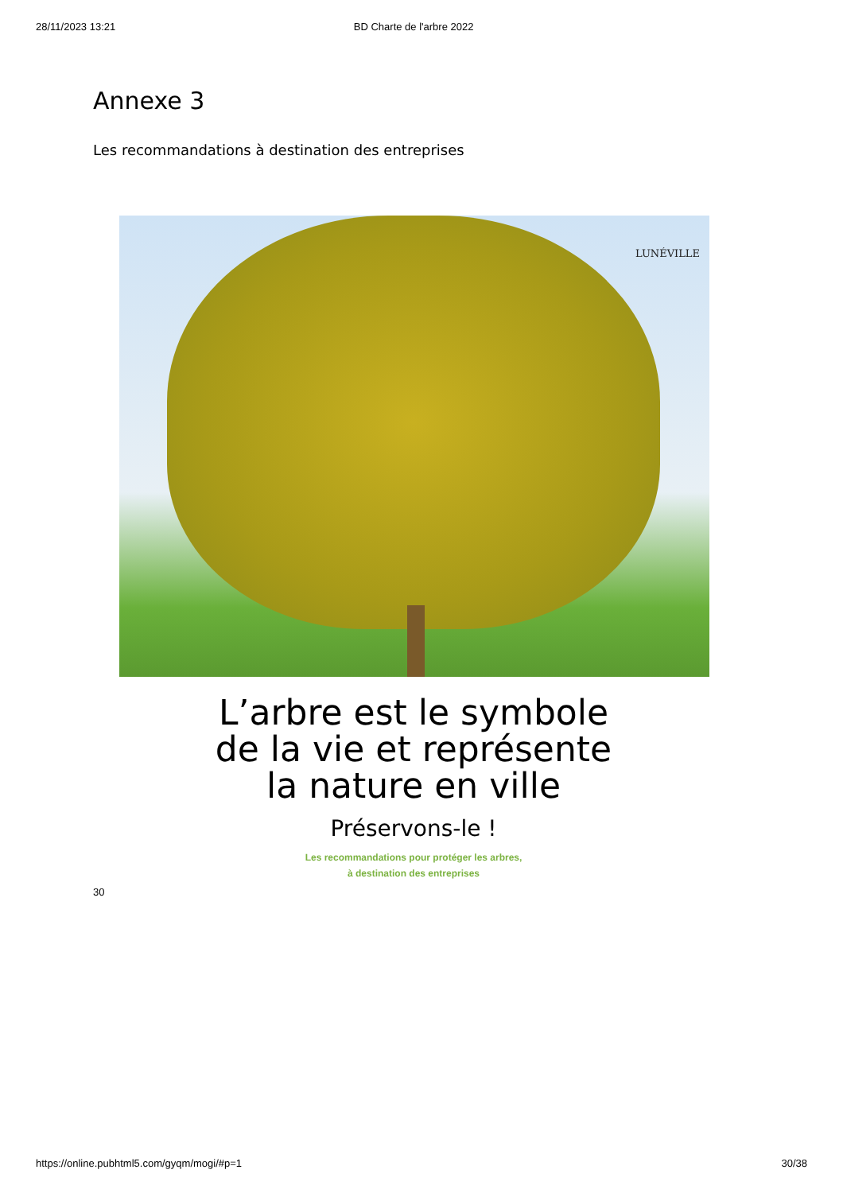28/11/2023 13:21 BD Charte de l'arbre 2022
Annexe 3
Les recommandations à destination des entreprises
LUNÉVILLE
L’arbre est le symbole
de la vie et représente
la nature en ville
Préservons-le !
Les recommandations pour protéger les arbres,
à destination des entreprises
30
https://online.pubhtml5.com/gyqm/mogi/#p=1 30/38